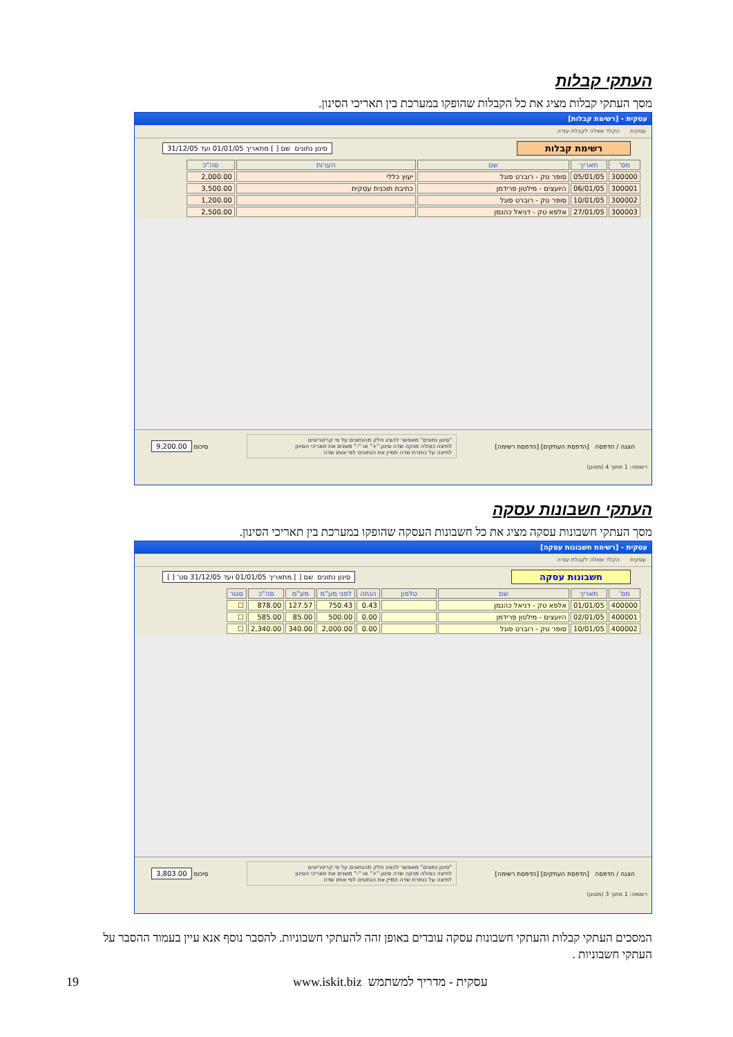העתקי קבלות
מסך העתקי קבלות מציג את כל הקבלות שהופקו במערכת בין תאריכי הסינון.
עסקית - [רשימת קבלות]
עסקית הקלד שאלה לקבלת עזרה
רשימת קבלות סינון נתונים שם [ ] מתאריך 01/01/05 ועד 31/12/05
| מס' | תאריך | שם | הערות | סה"כ |
| --- | --- | --- | --- | --- |
| 300000 | 05/01/05 | סופר טק - רוברט פוגל | יעוץ כללי | 2,000.00 |
| 300001 | 06/01/05 | היועצים - מילטון פרידמן | כתיבת תוכנית עסקית | 3,500.00 |
| 300002 | 10/01/05 | סופר טק - רוברט פוגל | | 1,200.00 |
| 300003 | 27/01/05 | אלפא טק - דניאל כהנמן | | 2,500.00 |
הצגה / הדפסה [הדפסת העתקים] [הדפסת רשימה] "סינון נתונים" מאפשר להציג חלק מהנתונים על פי קריטריונים
לחיצה כפולה מנקה שדה סינון."+" או "-" משנים את תאריכי הסינון
לחיצה על כותרת שדה תמיין את הנתונים לפי אותו שדה סיכום 9,200.00
רשומה: 1 מתוך 4 (מסונן)
העתקי חשבונות עסקה
מסך העתקי חשבונות עסקה מציג את כל חשבונות העסקה שהופקו במערכת בין תאריכי הסינון.
עסקית - [רשימת חשבונות עסקה]
עסקית הקלד שאלה לקבלת עזרה
חשבונות עסקה סינון נתונים שם [ ] מתאריך 01/01/05 ועד 31/12/05 סט' [ ]
| מס' | תאריך | שם | טלפון | הנחה | לפני מע"מ | מע"מ | סה"כ | סגור |
| --- | --- | --- | --- | --- | --- | --- | --- | --- |
| 400000 | 01/01/05 | אלפא טק - דניאל כהנמן | | 0.43 | 750.43 | 127.57 | 878.00 | ☐ |
| 400001 | 02/01/05 | היועצים - מילטון פרידמן | | 0.00 | 500.00 | 85.00 | 585.00 | ☐ |
| 400002 | 10/01/05 | סופר טק - רוברט פוגל | | 0.00 | 2,000.00 | 340.00 | 2,340.00 | ☐ |
הצגה / הדפסה [הדפסת העתקים] [הדפסת רשימה] "סינון נתונים" מאפשר להציג חלק מהנתונים על פי קריטריונים
לחיצה כפולה מנקה שדה סינון."+" או "-" משנים את תאריכי הסינון
לחיצה על כותרת שדה תמיין את הנתונים לפי אותו שדה סיכום 3,803.00
רשומה: 1 מתוך 3 (מסונן)
המסכים העתקי קבלות והעתקי חשבונות עסקה עובדים באופן זהה להעתקי חשבוניות. להסבר נוסף אנא עיין בעמוד ההסבר על העתקי חשבוניות .
19 www.iskit.biz עסקית - מדריך למשתמש